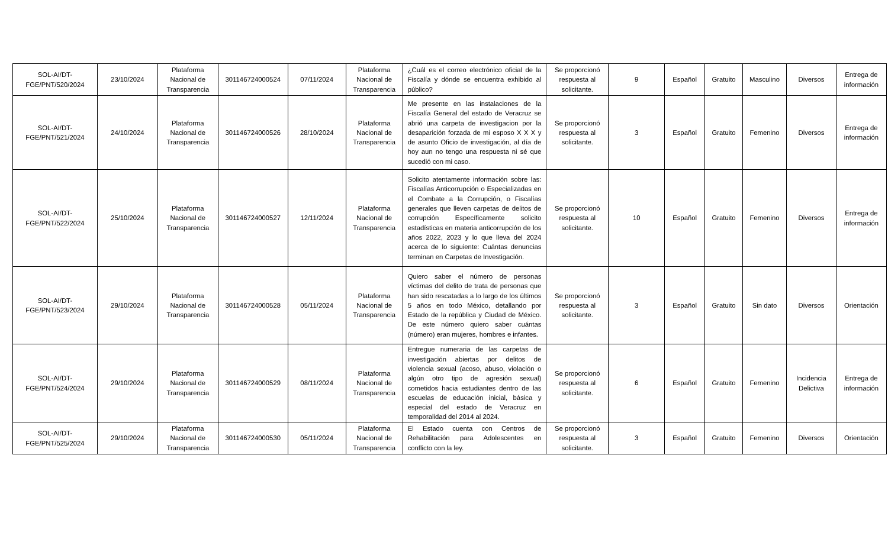| SOL-AI/DT-FGE/PNT/520/2024 | 23/10/2024 | Plataforma Nacional de Transparencia | 301146724000524 | 07/11/2024 | Plataforma Nacional de Transparencia | ¿Cuál es el correo electrónico oficial de la Fiscalía y dónde se encuentra exhibido al público? | Se proporcionó respuesta al solicitante. | 9 | Español | Gratuito | Masculino | Diversos | Entrega de información |
| SOL-AI/DT-FGE/PNT/521/2024 | 24/10/2024 | Plataforma Nacional de Transparencia | 301146724000526 | 28/10/2024 | Plataforma Nacional de Transparencia | Me presente en las instalaciones de la Fiscalía General del estado de Veracruz se abrió una carpeta de investigacion por la desaparición forzada de mi esposo X X X y de asunto Oficio de investigación, al día de hoy aun no tengo una respuesta ni sé que sucedió con mi caso. | Se proporcionó respuesta al solicitante. | 3 | Español | Gratuito | Femenino | Diversos | Entrega de información |
| SOL-AI/DT-FGE/PNT/522/2024 | 25/10/2024 | Plataforma Nacional de Transparencia | 301146724000527 | 12/11/2024 | Plataforma Nacional de Transparencia | Solicito atentamente información sobre las: Fiscalías Anticorrupción o Especializadas en el Combate a la Corrupción, o Fiscalías generales que lleven carpetas de delitos de corrupción Específicamente solicito estadísticas en materia anticorrupción de los años 2022, 2023 y lo que lleva del 2024 acerca de lo siguiente: Cuántas denuncias terminan en Carpetas de Investigación. | Se proporcionó respuesta al solicitante. | 10 | Español | Gratuito | Femenino | Diversos | Entrega de información |
| SOL-AI/DT-FGE/PNT/523/2024 | 29/10/2024 | Plataforma Nacional de Transparencia | 301146724000528 | 05/11/2024 | Plataforma Nacional de Transparencia | Quiero saber el número de personas víctimas del delito de trata de personas que han sido rescatadas a lo largo de los últimos 5 años en todo México, detallando por Estado de la república y Ciudad de México. De este número quiero saber cuántas (número) eran mujeres, hombres e infantes. | Se proporcionó respuesta al solicitante. | 3 | Español | Gratuito | Sin dato | Diversos | Orientación |
| SOL-AI/DT-FGE/PNT/524/2024 | 29/10/2024 | Plataforma Nacional de Transparencia | 301146724000529 | 08/11/2024 | Plataforma Nacional de Transparencia | Entregue numeraria de las carpetas de investigación abiertas por delitos de violencia sexual (acoso, abuso, violación o algún otro tipo de agresión sexual) cometidos hacia estudiantes dentro de las escuelas de educación inicial, básica y especial del estado de Veracruz en temporalidad del 2014 al 2024. | Se proporcionó respuesta al solicitante. | 6 | Español | Gratuito | Femenino | Incidencia Delictiva | Entrega de información |
| SOL-AI/DT-FGE/PNT/525/2024 | 29/10/2024 | Plataforma Nacional de Transparencia | 301146724000530 | 05/11/2024 | Plataforma Nacional de Transparencia | El Estado cuenta con Centros de Rehabilitación para Adolescentes en conflicto con la ley. | Se proporcionó respuesta al solicitante. | 3 | Español | Gratuito | Femenino | Diversos | Orientación |